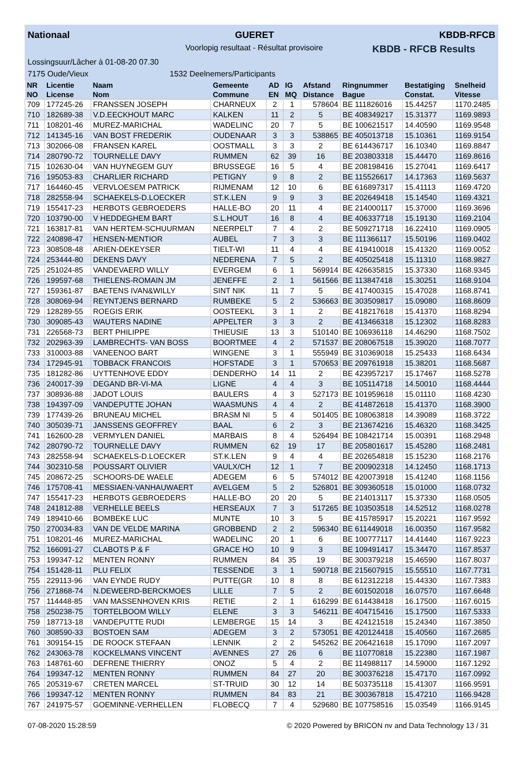Nationaal GUERET KBDB-RFCB
Voorlopig resultaat - Résultat provisoire KBDB - RFCB Results
Lossingsuur/Lâcher à 01-08-20 07.30
7175 Oude/Vieux 1532 Deelnemers/Participants
| NR | Licentie | Naam | Gemeente | AD | IG | Afstand | Ringnummer | Bestatiging | Snelheid |
| --- | --- | --- | --- | --- | --- | --- | --- | --- | --- |
| NO | License | Nom | Commune | EN | MQ | Distance | Bague | Constat. | Vitesse |
| 709 | 177245-26 | FRANSSEN JOSEPH | CHARNEUX | 2 | 1 | 578604 | BE 111826016 | 15.44257 | 1170.2485 |
| 710 | 182689-38 | V.D.EECKHOUT MARC | KALKEN | 11 | 2 | 5 | BE 408349217 | 15.31377 | 1169.9893 |
| 711 | 108201-46 | MUREZ-MARICHAL | WADELINC | 20 | 7 | 5 | BE 100621517 | 14.40590 | 1169.9548 |
| 712 | 141345-16 | VAN BOST FREDERIK | OUDENAAR | 3 | 3 | 538865 | BE 405013718 | 15.10361 | 1169.9154 |
| 713 | 302066-08 | FRANSEN KAREL | OOSTMALL | 3 | 3 | 2 | BE 614436717 | 16.10340 | 1169.8847 |
| 714 | 280790-72 | TOURNELLE DAVY | RUMMEN | 62 | 39 | 16 | BE 203803318 | 15.44470 | 1169.8616 |
| 715 | 102630-04 | VAN HUYNEGEM GUY | BRUSSEGE | 16 | 5 | 4 | BE 208198416 | 15.27041 | 1169.6417 |
| 716 | 195053-83 | CHARLIER RICHARD | PETIGNY | 9 | 8 | 2 | BE 115526617 | 14.17363 | 1169.5637 |
| 717 | 164460-45 | VERVLOESEM PATRICK | RIJMENAM | 12 | 10 | 6 | BE 616897317 | 15.41113 | 1169.4720 |
| 718 | 282558-94 | SCHAEKELS-D.LOECKER | ST.K.LEN | 9 | 9 | 3 | BE 202649418 | 15.14540 | 1169.4321 |
| 719 | 155417-23 | HERBOTS GEBROEDERS | HALLE-BO | 20 | 11 | 4 | BE 214000117 | 15.37000 | 1169.3696 |
| 720 | 103790-00 | V HEDDEGHEM BART | S.L.HOUT | 16 | 8 | 4 | BE 406337718 | 15.19130 | 1169.2104 |
| 721 | 163817-81 | VAN HERTEM-SCHUURMAN | NEERPELT | 7 | 4 | 2 | BE 509271718 | 16.22410 | 1169.0905 |
| 722 | 240898-47 | HENSEN-MENTIOR | AUBEL | 7 | 3 | 3 | BE 111366117 | 15.50196 | 1169.0402 |
| 723 | 308508-48 | ARIEN-DEKEYSER | TIELT-WI | 11 | 4 | 4 | BE 419410018 | 15.41320 | 1169.0052 |
| 724 | 253444-80 | DEKENS DAVY | NEDERENA | 7 | 5 | 2 | BE 405025418 | 15.11310 | 1168.9827 |
| 725 | 251024-85 | VANDEVAERD WILLY | EVERGEM | 6 | 1 | 569914 | BE 426635815 | 15.37330 | 1168.9345 |
| 726 | 199597-68 | THIELENS-ROMAIN JM | JENEFFE | 2 | 1 | 561566 | BE 113847418 | 15.30251 | 1168.9104 |
| 727 | 159361-87 | BAETENS IVAN&WILLY | SINT NIK | 11 | 7 | 5 | BE 417400315 | 15.47028 | 1168.8741 |
| 728 | 308069-94 | REYNTJENS BERNARD | RUMBEKE | 5 | 2 | 536663 | BE 303509817 | 15.09080 | 1168.8609 |
| 729 | 128289-55 | ROEGIS ERIK | OOSTEEKL | 3 | 1 | 2 | BE 418217618 | 15.41370 | 1168.8294 |
| 730 | 309085-43 | WAUTERS NADINE | APPELTER | 3 | 3 | 2 | BE 413466318 | 15.12302 | 1168.8283 |
| 731 | 226568-73 | BERT PHILIPPE | THIEUSIE | 13 | 3 | 510140 | BE 106936118 | 14.46290 | 1168.7502 |
| 732 | 202963-39 | LAMBRECHTS- VAN BOSS | BOORTMEE | 4 | 2 | 571537 | BE 208067518 | 15.39020 | 1168.7077 |
| 733 | 310003-88 | VANEENOO BART | WINGENE | 3 | 1 | 555949 | BE 310369018 | 15.25433 | 1168.6434 |
| 734 | 172945-91 | TOBBACK FRANCOIS | HOFSTADE | 3 | 1 | 570653 | BE 209761918 | 15.38201 | 1168.5687 |
| 735 | 181282-86 | UYTTENHOVE EDDY | DENDERHO | 14 | 11 | 2 | BE 423957217 | 15.17467 | 1168.5278 |
| 736 | 240017-39 | DEGAND BR-VI-MA | LIGNE | 4 | 4 | 3 | BE 105114718 | 14.50010 | 1168.4444 |
| 737 | 308936-88 | JADOT LOUIS | BAULERS | 4 | 3 | 527173 | BE 101959618 | 15.01110 | 1168.4230 |
| 738 | 194397-09 | VANDEPUTTE JOHAN | WAASMUNS | 4 | 4 | 2 | BE 414872618 | 15.41370 | 1168.3900 |
| 739 | 177439-26 | BRUNEAU MICHEL | BRASM NI | 5 | 4 | 501405 | BE 108063818 | 14.39089 | 1168.3722 |
| 740 | 305039-71 | JANSSENS GEOFFREY | BAAL | 6 | 2 | 3 | BE 213674216 | 15.46320 | 1168.3425 |
| 741 | 162600-28 | VERMYLEN DANIEL | MARBAIS | 8 | 4 | 526494 | BE 108421714 | 15.00391 | 1168.2948 |
| 742 | 280790-72 | TOURNELLE DAVY | RUMMEN | 62 | 19 | 17 | BE 205801617 | 15.45280 | 1168.2481 |
| 743 | 282558-94 | SCHAEKELS-D.LOECKER | ST.K.LEN | 9 | 4 | 4 | BE 202654818 | 15.15230 | 1168.2176 |
| 744 | 302310-58 | POUSSART OLIVIER | VAULX/CH | 12 | 1 | 7 | BE 200902318 | 14.12450 | 1168.1713 |
| 745 | 208672-25 | SCHOORS-DE WAELE | ADEGEM | 6 | 5 | 574012 | BE 420073918 | 15.41240 | 1168.1156 |
| 746 | 175708-41 | MESSIAEN-VANHAUWAERT | AVELGEM | 5 | 2 | 526801 | BE 309360518 | 15.01000 | 1168.0732 |
| 747 | 155417-23 | HERBOTS GEBROEDERS | HALLE-BO | 20 | 20 | 5 | BE 214013117 | 15.37330 | 1168.0505 |
| 748 | 241812-88 | VERHELLE BEELS | HERSEAUX | 7 | 3 | 517265 | BE 103503518 | 14.52512 | 1168.0278 |
| 749 | 189410-66 | BOMBEKE LUC | MUNTE | 10 | 3 | 5 | BE 415785917 | 15.20221 | 1167.9592 |
| 750 | 270034-83 | VAN DE VELDE MARINA | GROBBEND | 2 | 2 | 596340 | BE 611449018 | 16.00350 | 1167.9582 |
| 751 | 108201-46 | MUREZ-MARICHAL | WADELINC | 20 | 1 | 6 | BE 100777117 | 14.41440 | 1167.9223 |
| 752 | 166091-27 | CLABOTS P & F | GRACE HO | 10 | 9 | 3 | BE 109491417 | 15.34470 | 1167.8537 |
| 753 | 199347-12 | MENTEN RONNY | RUMMEN | 84 | 35 | 19 | BE 300379218 | 15.46590 | 1167.8037 |
| 754 | 151428-11 | PLU FELIX | TESSENDE | 3 | 1 | 590718 | BE 215607915 | 15.55510 | 1167.7731 |
| 755 | 229113-96 | VAN EYNDE RUDY | PUTTE(GR | 10 | 8 | 8 | BE 612312218 | 15.44330 | 1167.7383 |
| 756 | 271868-74 | N.DEWEERD-BERCKMOES | LILLE | 7 | 5 | 2 | BE 601502018 | 16.07570 | 1167.6648 |
| 757 | 114448-85 | VAN MASSENHOVEN KRIS | RETIE | 2 | 1 | 616299 | BE 614438418 | 16.17500 | 1167.6015 |
| 758 | 250238-75 | TORTELBOOM WILLY | ELENE | 3 | 3 | 546211 | BE 404715416 | 15.17500 | 1167.5333 |
| 759 | 187713-18 | VANDEPUTTE RUDI | LEMBERGE | 15 | 14 | 3 | BE 424121518 | 15.24340 | 1167.3850 |
| 760 | 308590-33 | BOSTOEN SAM | ADEGEM | 3 | 2 | 573051 | BE 420124418 | 15.40560 | 1167.2685 |
| 761 | 309154-15 | DE ROOCK STEFAAN | LENNIK | 2 | 2 | 545262 | BE 206421618 | 15.17090 | 1167.2097 |
| 762 | 243063-78 | KOCKELMANS VINCENT | AVENNES | 27 | 26 | 6 | BE 110770818 | 15.22380 | 1167.1987 |
| 763 | 148761-60 | DEFRENE THIERRY | ONOZ | 5 | 4 | 2 | BE 114988117 | 14.59000 | 1167.1292 |
| 764 | 199347-12 | MENTEN RONNY | RUMMEN | 84 | 27 | 20 | BE 300376218 | 15.47170 | 1167.0992 |
| 765 | 205319-67 | CRETEN MARCEL | ST-TRUID | 30 | 12 | 14 | BE 503735118 | 15.41307 | 1166.9591 |
| 766 | 199347-12 | MENTEN RONNY | RUMMEN | 84 | 83 | 21 | BE 300367818 | 15.47210 | 1166.9428 |
| 767 | 241975-57 | GOEMINNE-VERHELLEN | FLOBECQ | 7 | 4 | 529680 | BE 107758516 | 15.03549 | 1166.9145 |
07-08-2020 15:28:59 © 2020 Powered by BRICON nv and Data Technology 13 / 31